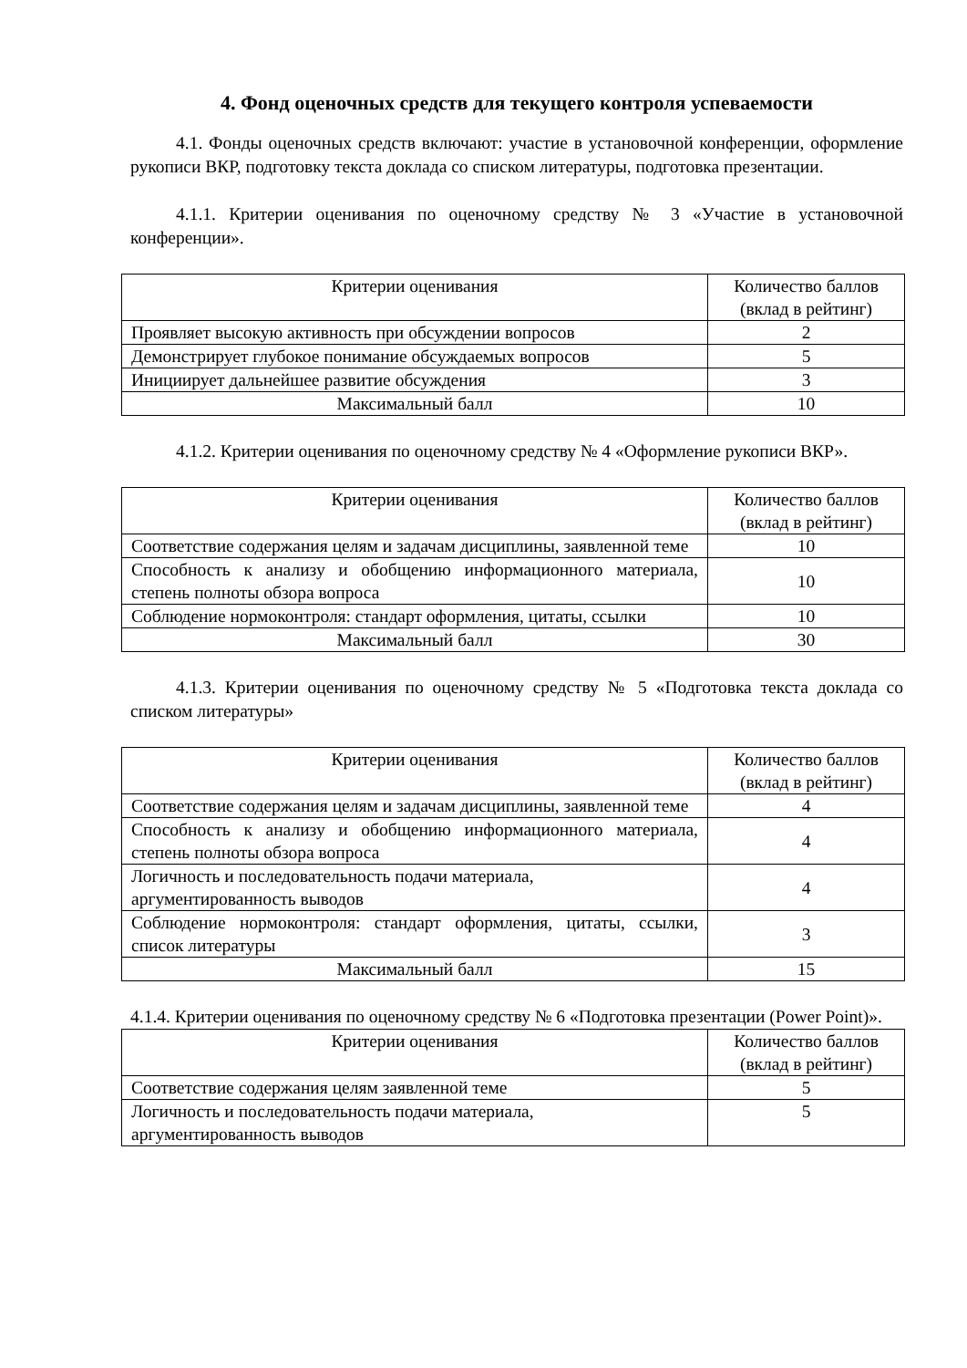4. Фонд оценочных средств для текущего контроля успеваемости
4.1. Фонды оценочных средств включают: участие в установочной конференции, оформление рукописи ВКР, подготовку текста доклада со списком литературы, подготовка презентации.
4.1.1. Критерии оценивания по оценочному средству № 3 «Участие в установочной конференции».
| Критерии оценивания | Количество баллов (вклад в рейтинг) |
| --- | --- |
| Проявляет высокую активность при обсуждении вопросов | 2 |
| Демонстрирует глубокое понимание обсуждаемых вопросов | 5 |
| Инициирует дальнейшее развитие обсуждения | 3 |
| Максимальный балл | 10 |
4.1.2. Критерии оценивания по оценочному средству № 4 «Оформление рукописи ВКР».
| Критерии оценивания | Количество баллов (вклад в рейтинг) |
| --- | --- |
| Соответствие содержания целям и задачам дисциплины, заявленной теме | 10 |
| Способность к анализу и обобщению информационного материала, степень полноты обзора вопроса | 10 |
| Соблюдение нормоконтроля: стандарт оформления, цитаты, ссылки | 10 |
| Максимальный балл | 30 |
4.1.3. Критерии оценивания по оценочному средству № 5 «Подготовка текста доклада со списком литературы»
| Критерии оценивания | Количество баллов (вклад в рейтинг) |
| --- | --- |
| Соответствие содержания целям и задачам дисциплины, заявленной теме | 4 |
| Способность к анализу и обобщению информационного материала, степень полноты обзора вопроса | 4 |
| Логичность и последовательность подачи материала, аргументированность выводов | 4 |
| Соблюдение нормоконтроля: стандарт оформления, цитаты, ссылки, список литературы | 3 |
| Максимальный балл | 15 |
4.1.4. Критерии оценивания по оценочному средству № 6 «Подготовка презентации (Power Point)».
| Критерии оценивания | Количество баллов (вклад в рейтинг) |
| --- | --- |
| Соответствие содержания целям заявленной теме | 5 |
| Логичность и последовательность подачи материала, аргументированность выводов | 5 |